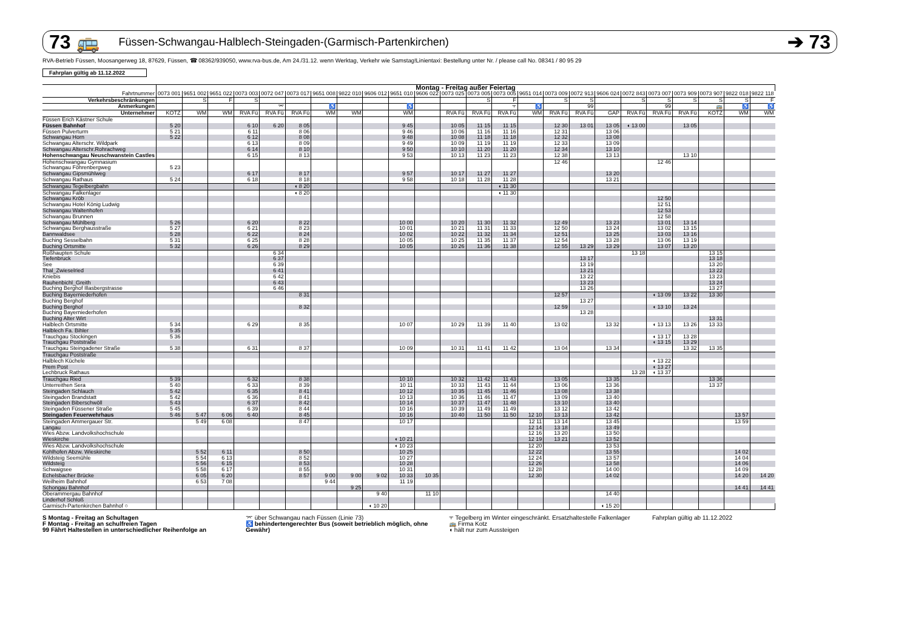73 🚌 Füssen-Schwangau-Halblech-Steingaden-(Garmisch-Partenkirchen) ➔ 73
RVA-Betrieb Füssen, Moosangerweg 18, 87629, Füssen, ☎ 08362/939050, www.rva-bus.de, Am 24./31.12. wenn Werktag, Verkehr wie Samstag!Linientaxi: Bestellung unter Nr. / please call No. 08341 / 80 95 29
Fahrplan gültig ab 11.12.2022
| | Montag - Freitag außer Feiertag | | | | | | | | | | | | | | | | | | | | | | | |
| --- | --- | --- | --- | --- | --- | --- | --- | --- | --- | --- | --- | --- | --- | --- | --- | --- | --- | --- | --- | --- | --- | --- | --- | --- |
| Fahrtnummer | 0073 001 | 9651 002 | 9651 022 | 0073 003 | 0072 047 | 0073 017 | 9651 008 | 9822 010 | 9606 012 | 9651 010 | 9606 022 | 0073 025 | 0073 005 | 0073 005 | 9651 014 | 0073 009 | 0072 913 | 9606 024 | 0072 843 | 0073 007 | 0073 909 | 0073 907 | 9822 018 | 9822 118 |
| Verkehrsbeschränkungen | | S | F | S | | | | | | | | | S | F | | S | S | | S | S | S | S | S | F |
| Anmerkungen | | | | | ⌤ | | ♿ | | | ♿ | | | | ⫟ | ♿ | | 99 | | | 99 | | 🚌 | ♿ | ♿ |
| Unternehmer | KOTZ | WM | WM | RVA Fü | RVA Fü | RVA Fü | WM | WM | | WM | | RVA Fü | RVA Fü | RVA Fü | WM | RVA Fü | RVA Fü | GAP | RVA Fü | RVA Fü | RVA Fü | KOTZ | WM | WM |
| Füssen Erich Kästner Schule | | | | | | | | | | | | | | | | | | | | | | | | |
| Füssen Bahnhof | 5 20 | | | 6 10 | 6 20 | 8 05 | | | | 9 45 | | 10 05 | 11 15 | 11 15 | | 12 30 | 13 01 | 13 05 | ◖ 13 00 | | 13 05 | | | |
| Füssen Pulverturm | 5 21 | | | 6 11 | | 8 06 | | | | 9 46 | | 10 06 | 11 16 | 11 16 | | 12 31 | | 13 06 | | | | | | |
| Schwangau Horn | 5 22 | | | 6 12 | | 8 08 | | | | 9 48 | | 10 08 | 11 18 | 11 18 | | 12 32 | | 13 08 | | | | | | |
| Schwangau Alterschr. Wildpark | | | | 6 13 | | 8 09 | | | | 9 49 | | 10 09 | 11 19 | 11 19 | | 12 33 | | 13 09 | | | | | | |
| Schwangau Alterschr.Rohrachweg | | | | 6 14 | | 8 10 | | | | 9 50 | | 10 10 | 11 20 | 11 20 | | 12 34 | | 13 10 | | | | | | |
| Hohenschwangau Neuschwanstein Castles | | | | 6 15 | | 8 13 | | | | 9 53 | | 10 13 | 11 23 | 11 23 | | 12 38 | | 13 13 | | | 13 10 | | | |
| Hohenschwangau Gymnasium | | | | | | | | | | | | | | | | 12 46 | | | | 12 46 | | | | |
| Schwangau Föhrenbergweg | 5 23 | | | | | | | | | | | | | | | | | | | | | | | |
| Schwangau Gipsmühlweg | | | | 6 17 | | 8 17 | | | | 9 57 | | 10 17 | 11 27 | 11 27 | | | | 13 20 | | | | | | |
| Schwangau Rathaus | 5 24 | | | 6 18 | | 8 18 | | | | 9 58 | | 10 18 | 11 28 | 11 28 | | | | 13 21 | | | | | | |
| Schwangau Tegelbergbahn | | | | | | ◖ 8 20 | | | | | | | | ◖ 11 30 | | | | | | | | | | |
| Schwangau Falkenlager | | | | | | ◖ 8 20 | | | | | | | | ◖ 11 30 | | | | | | | | | | |
| Schwangau Kröb | | | | | | | | | | | | | | | | | | | | 12 50 | | | | |
| Schwangau Hotel König Ludwig | | | | | | | | | | | | | | | | | | | | 12 51 | | | | |
| Schwangau Waltenhofen | | | | | | | | | | | | | | | | | | | | 12 53 | | | | |
| Schwangau Brunnen | | | | | | | | | | | | | | | | | | | | 12 58 | | | | |
| Schwangau Mühlberg | 5 26 | | | 6 20 | | 8 22 | | | | 10 00 | | 10 20 | 11 30 | 11 32 | | 12 49 | | 13 23 | | 13 01 | 13 14 | | | |
| Schwangau Berghausstraße | 5 27 | | | 6 21 | | 8 23 | | | | 10 01 | | 10 21 | 11 31 | 11 33 | | 12 50 | | 13 24 | | 13 02 | 13 15 | | | |
| Bannwaldsee | 5 28 | | | 6 22 | | 8 24 | | | | 10 02 | | 10 22 | 11 32 | 11 34 | | 12 51 | | 13 25 | | 13 03 | 13 16 | | | |
| Buching Sesselbahn | 5 31 | | | 6 25 | | 8 28 | | | | 10 05 | | 10 25 | 11 35 | 11 37 | | 12 54 | | 13 28 | | 13 06 | 13 19 | | | |
| Buching Ortsmitte | 5 32 | | | 6 26 | | 8 29 | | | | 10 05 | | 10 26 | 11 36 | 11 38 | | 12 55 | 13 29 | 13 29 | | 13 07 | 13 20 | | | |
| Roßhaupten Schule | | | | | 6 34 | | | | | | | | | | | | | | 13 18 | | | 13 15 | | |
| Tiefenbruck | | | | | 6 37 | | | | | | | | | | | | 13 17 | | | | | 13 18 | | |
| See | | | | | 6 39 | | | | | | | | | | | | 13 19 | | | | | 13 20 | | |
| Thal_Zwieselried | | | | | 6 41 | | | | | | | | | | | | 13 21 | | | | | 13 22 | | |
| Kniebis | | | | | 6 42 | | | | | | | | | | | | 13 22 | | | | | 13 23 | | |
| Rauhenbichl_Greith | | | | | 6 43 | | | | | | | | | | | | 13 23 | | | | | 13 24 | | |
| Buching Berghof Illasbergstrasse | | | | | 6 46 | | | | | | | | | | | | 13 26 | | | | | 13 27 | | |
| Buching Bayerniederhofen | | | | | | 8 31 | | | | | | | | | | 12 57 | | | | ◖ 13 09 | 13 22 | 13 30 | | |
| Buching Berghof | | | | | | | | | | | | | | | | | 13 27 | | | | | | | |
| Buching Berghof | | | | | | 8 32 | | | | | | | | | | 12 59 | | | | ◖ 13 10 | 13 24 | | | |
| Buching Bayerniederhofen | | | | | | | | | | | | | | | | | 13 28 | | | | | | | |
| Buching Alter Wirt | | | | | | | | | | | | | | | | | | | | | | 13 31 | | |
| Halblech Ortsmitte | 5 34 | | | 6 29 | | 8 35 | | | | 10 07 | | 10 29 | 11 39 | 11 40 | | 13 02 | | 13 32 | | ◖ 13 13 | 13 26 | 13 33 | | |
| Halblech Fa. Bihler | 5 35 | | | | | | | | | | | | | | | | | | | | | | | |
| Trauchgau Stockingen | 5 36 | | | | | | | | | | | | | | | | | | | ◖ 13 17 | 13 28 | | | |
| Trauchgau Poststraße | | | | | | | | | | | | | | | | | | | | ◖ 13 15 | 13 29 | | | |
| Trauchgau Steingadener Straße | 5 38 | | | 6 31 | | 8 37 | | | | 10 09 | | 10 31 | 11 41 | 11 42 | | 13 04 | | 13 34 | | | 13 32 | 13 35 | | |
| Trauchgau Poststraße | | | | | | | | | | | | | | | | | | | | | | | | |
| Halblech Küchele | | | | | | | | | | | | | | | | | | | | ◖ 13 22 | | | | |
| Prem Post | | | | | | | | | | | | | | | | | | | | ◖ 13 27 | | | | |
| Lechbruck Rathaus | | | | | | | | | | | | | | | | | | | 13 28 | ◖ 13 37 | | | | |
| Trauchgau Ried | 5 39 | | | 6 32 | | 8 38 | | | | 10 10 | | 10 32 | 11 42 | 11 43 | | 13 05 | | 13 35 | | | | 13 36 | | |
| Unterreithen Sera | 5 40 | | | 6 33 | | 8 39 | | | | 10 11 | | 10 33 | 11 43 | 11 44 | | 13 06 | | 13 36 | | | | 13 37 | | |
| Steingaden Schlauch | 5 42 | | | 6 35 | | 8 41 | | | | 10 12 | | 10 35 | 11 45 | 11 46 | | 13 08 | | 13 38 | | | | | | |
| Steingaden Brandstatt | 5 42 | | | 6 36 | | 8 41 | | | | 10 13 | | 10 36 | 11 46 | 11 47 | | 13 09 | | 13 40 | | | | | | |
| Steingaden Biberschwöll | 5 43 | | | 6 37 | | 8 42 | | | | 10 14 | | 10 37 | 11 47 | 11 48 | | 13 10 | | 13 40 | | | | | | |
| Steingaden Füssener Straße | 5 45 | | | 6 39 | | 8 44 | | | | 10 16 | | 10 39 | 11 49 | 11 49 | | 13 12 | | 13 42 | | | | | | |
| Steingaden Feuerwehrhaus | 5 46 | 5 47 | 6 06 | 6 40 | | 8 45 | | | | 10 16 | | 10 40 | 11 50 | 11 50 | 12 10 | 13 13 | | 13 42 | | | | | 13 57 | |
| Steingaden Ammergauer Str. | | 5 49 | 6 08 | | | 8 47 | | | | 10 17 | | | | | 12 11 | 13 14 | | 13 45 | | | | | 13 59 | |
| Langau | | | | | | | | | | | | | | | 12 14 | 13 18 | | 13 49 | | | | | | |
| Wies Abzw. Landvolkshochschule | | | | | | | | | | | | | | | 12 16 | 13 20 | | 13 50 | | | | | | |
| Wieskirche | | | | | | | | | | ◖ 10 21 | | | | | 12 19 | 13 21 | | 13 52 | | | | | | |
| Wies Abzw. Landvolkshochschule | | | | | | | | | | ◖ 10 23 | | | | | 12 20 | | | 13 53 | | | | | | |
| Kohlhofen Abzw. Wieskirche | | 5 52 | 6 11 | | | 8 50 | | | | 10 25 | | | | | 12 22 | | | 13 55 | | | | | 14 02 | |
| Wildsteig Seemühle | | 5 54 | 6 13 | | | 8 52 | | | | 10 27 | | | | | 12 24 | | | 13 57 | | | | | 14 04 | |
| Wildsteig | | 5 56 | 6 15 | | | 8 53 | | | | 10 28 | | | | | 12 26 | | | 13 58 | | | | | 14 06 | |
| Schwaigsee | | 5 58 | 6 17 | | | 8 55 | | | | 10 31 | | | | | 12 28 | | | 14 00 | | | | | 14 09 | |
| Echelsbacher Brücke | | 6 05 | 6 20 | | | 8 57 | 9 00 | 9 00 | 9 02 | 10 33 | 10 35 | | | | 12 30 | | | 14 02 | | | | | 14 20 | 14 20 |
| Weilheim Bahnhof | | 6 53 | 7 08 | | | | 9 44 | | | 11 19 | | | | | | | | | | | | | | |
| Schongau Bahnhof | | | | | | | | 9 25 | | | | | | | | | | | | | | | 14 41 | 14 41 |
| Oberammergau Bahnhof | | | | | | | | | 9 40 | | 11 10 | | | | | | | 14 40 | | | | | | |
| Linderhof Schloß | | | | | | | | | | | | | | | | | | | | | | | | |
| Garmisch-Partenkirchen Bahnhof ○ | | | | | | | | | ◖ 10 20 | | | | | | | | | ◖ 15 20 | | | | | | |
S Montag - Freitag an Schultagen
F Montag - Freitag an schulfreien Tagen
99 Fährt Haltestellen in unterschiedlicher Reihenfolge an
⌤ über Schwangau nach Füssen (Linie 73)
♿ behindertengerechter Bus (soweit betrieblich möglich, ohne Gewähr)
⫟ Tegelberg im Winter eingeschränkt. Ersatzhaltestelle Falkenlager
🚌 Firma Kotz
◖ hält nur zum Aussteigen
Fahrplan gültig ab 11.12.2022